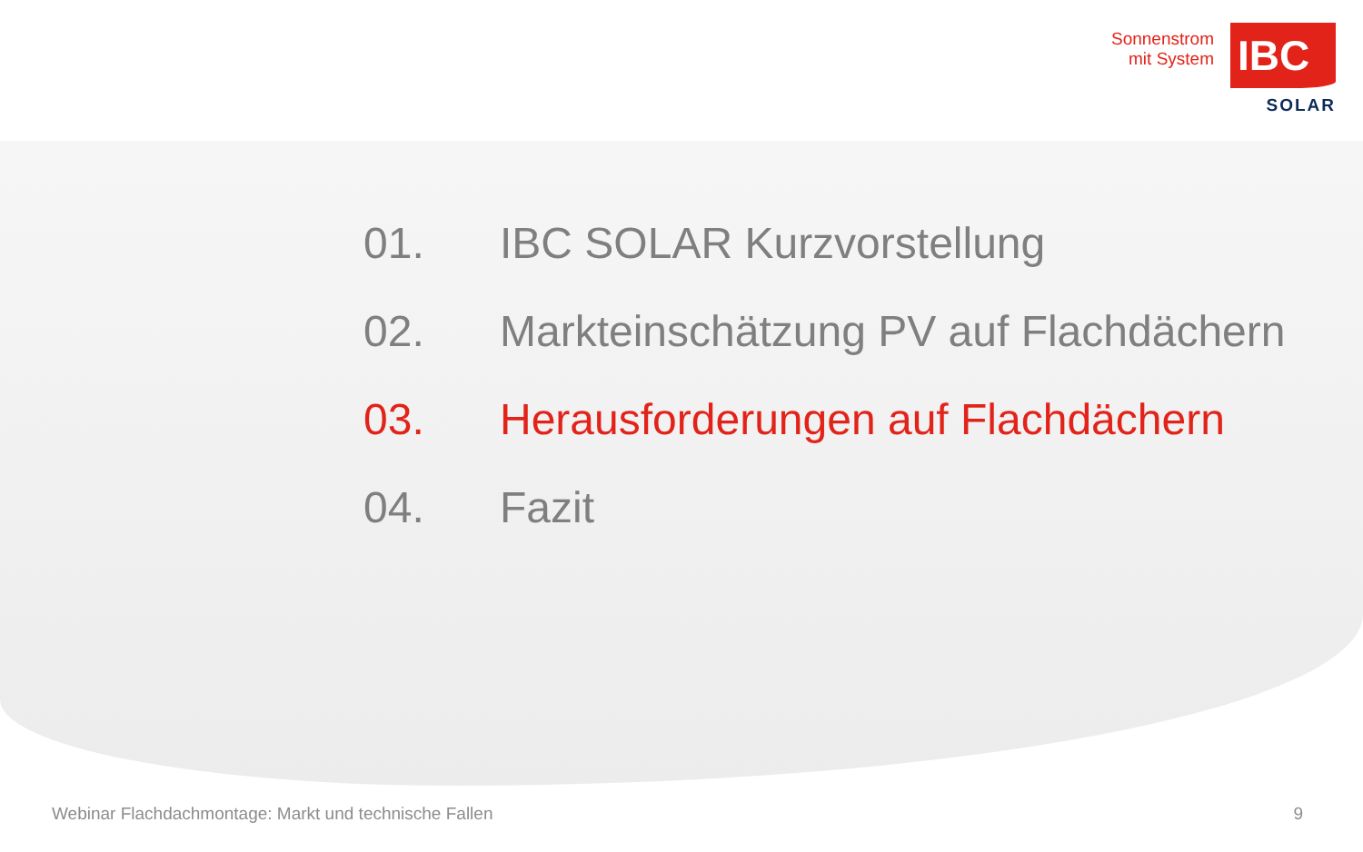Sonnenstrom
mit System
IBC
SOLAR
01. IBC SOLAR Kurzvorstellung
02. Markteinschätzung PV auf Flachdächern
03. Herausforderungen auf Flachdächern
04. Fazit
Webinar Flachdachmontage: Markt und technische Fallen 9